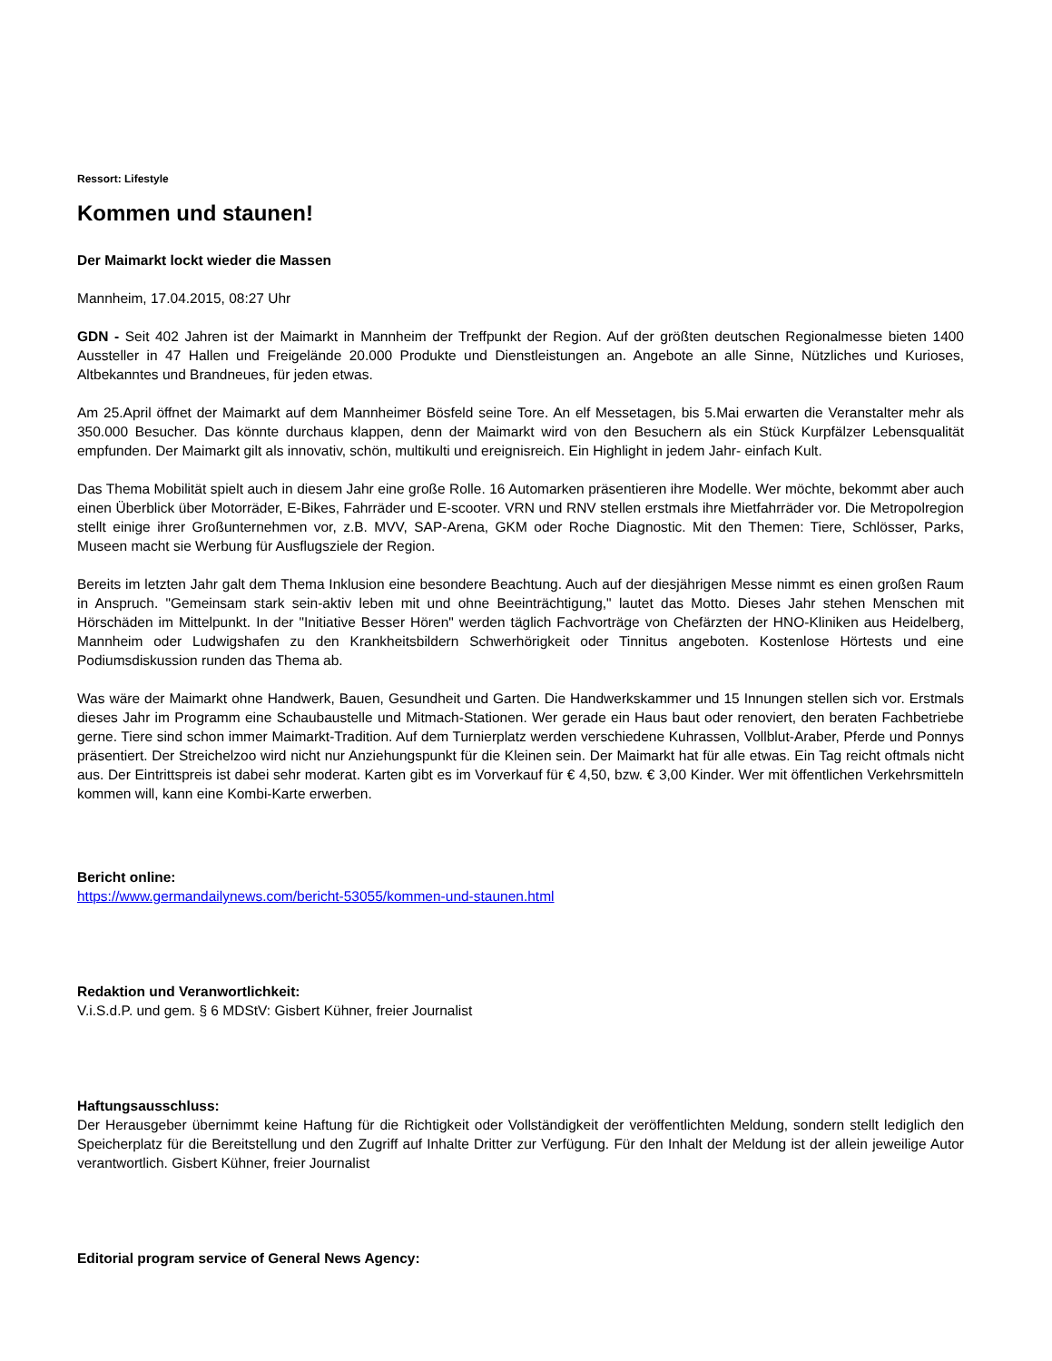Ressort: Lifestyle
Kommen und staunen!
Der Maimarkt lockt wieder die Massen
Mannheim, 17.04.2015, 08:27 Uhr
GDN - Seit 402 Jahren ist der Maimarkt in Mannheim der Treffpunkt der Region. Auf der größten deutschen Regionalmesse bieten 1400 Aussteller in 47 Hallen und Freigelände 20.000 Produkte und Dienstleistungen an. Angebote an alle Sinne, Nützliches und Kurioses, Altbekanntes und Brandneues, für jeden etwas.
Am 25.April öffnet der Maimarkt auf dem Mannheimer Bösfeld seine Tore. An elf Messetagen, bis 5.Mai erwarten die Veranstalter mehr als 350.000 Besucher. Das könnte durchaus klappen, denn der Maimarkt wird von den Besuchern als ein Stück Kurpfälzer Lebensqualität empfunden. Der Maimarkt gilt als innovativ, schön, multikulti und ereignisreich. Ein Highlight in jedem Jahr- einfach Kult.
Das Thema Mobilität spielt auch in diesem Jahr eine große Rolle. 16 Automarken präsentieren ihre Modelle. Wer möchte, bekommt aber auch einen Überblick über Motorräder, E-Bikes, Fahrräder und E-scooter. VRN und RNV stellen erstmals ihre Mietfahrräder vor. Die Metropolregion stellt einige ihrer Großunternehmen vor, z.B. MVV, SAP-Arena, GKM oder Roche Diagnostic. Mit den Themen: Tiere, Schlösser, Parks, Museen macht sie Werbung für Ausflugsziele der Region.
Bereits im letzten Jahr galt dem Thema Inklusion eine besondere Beachtung. Auch auf der diesjährigen Messe nimmt es einen großen Raum in Anspruch. "Gemeinsam stark sein-aktiv leben mit und ohne Beeinträchtigung," lautet das Motto. Dieses Jahr stehen Menschen mit Hörschäden im Mittelpunkt. In der "Initiative Besser Hören" werden täglich Fachvorträge von Chefärzten der HNO-Kliniken aus Heidelberg, Mannheim oder Ludwigshafen zu den Krankheitsbildern Schwerhörigkeit oder Tinnitus angeboten. Kostenlose Hörtests und eine Podiumsdiskussion runden das Thema ab.
Was wäre der Maimarkt ohne Handwerk, Bauen, Gesundheit und Garten. Die Handwerkskammer und 15 Innungen stellen sich vor. Erstmals dieses Jahr im Programm eine Schaubaustelle und Mitmach-Stationen. Wer gerade ein Haus baut oder renoviert, den beraten Fachbetriebe gerne. Tiere sind schon immer Maimarkt-Tradition. Auf dem Turnierplatz werden verschiedene Kuhrassen, Vollblut-Araber, Pferde und Ponnys präsentiert. Der Streichelzoo wird nicht nur Anziehungspunkt für die Kleinen sein. Der Maimarkt hat für alle etwas. Ein Tag reicht oftmals nicht aus. Der Eintrittspreis ist dabei sehr moderat. Karten gibt es im Vorverkauf für € 4,50, bzw. € 3,00 Kinder. Wer mit öffentlichen Verkehrsmitteln kommen will, kann eine Kombi-Karte erwerben.
Bericht online:
https://www.germandailynews.com/bericht-53055/kommen-und-staunen.html
Redaktion und Veranwortlichkeit:
V.i.S.d.P. und gem. § 6 MDStV: Gisbert Kühner, freier Journalist
Haftungsausschluss:
Der Herausgeber übernimmt keine Haftung für die Richtigkeit oder Vollständigkeit der veröffentlichten Meldung, sondern stellt lediglich den Speicherplatz für die Bereitstellung und den Zugriff auf Inhalte Dritter zur Verfügung. Für den Inhalt der Meldung ist der allein jeweilige Autor verantwortlich. Gisbert Kühner, freier Journalist
Editorial program service of General News Agency: